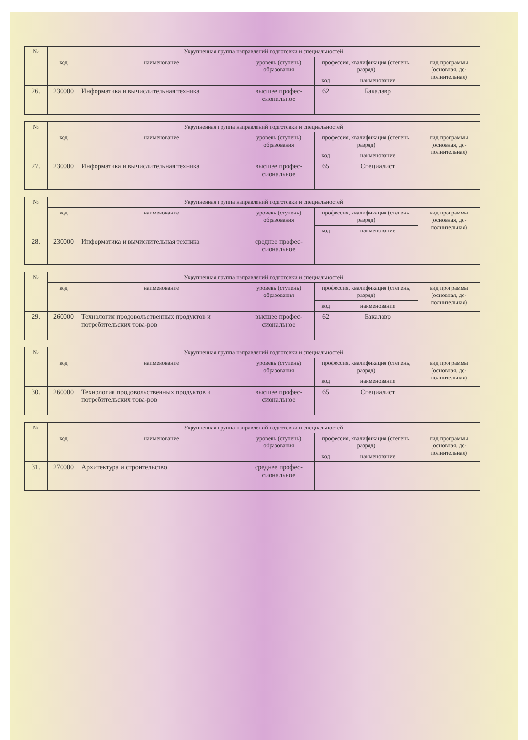| № | Укрупненная группа направлений подготовки и специальностей | | | | | |
| --- | --- | --- | --- | --- | --- | --- |
| | код | наименование | уровень (ступень) образования | профессия, квалификация (степень, разряд) | | вид программы (основная, до-полнительная) |
| | | | | код | наименование | |
| 26. | 230000 | Информатика и вычислительная техника | высшее профес-сиональное | 62 | Бакалавр | |
| № | Укрупненная группа направлений подготовки и специальностей | | | | | |
| --- | --- | --- | --- | --- | --- | --- |
| | код | наименование | уровень (ступень) образования | профессия, квалификация (степень, разряд) | | вид программы (основная, до-полнительная) |
| | | | | код | наименование | |
| 27. | 230000 | Информатика и вычислительная техника | высшее профес-сиональное | 65 | Специалист | |
| № | Укрупненная группа направлений подготовки и специальностей | | | | | |
| --- | --- | --- | --- | --- | --- | --- |
| | код | наименование | уровень (ступень) образования | профессия, квалификация (степень, разряд) | | вид программы (основная, до-полнительная) |
| | | | | код | наименование | |
| 28. | 230000 | Информатика и вычислительная техника | среднее профес-сиональное | | | |
| № | Укрупненная группа направлений подготовки и специальностей | | | | | |
| --- | --- | --- | --- | --- | --- | --- |
| | код | наименование | уровень (ступень) образования | профессия, квалификация (степень, разряд) | | вид программы (основная, до-полнительная) |
| | | | | код | наименование | |
| 29. | 260000 | Технология продовольственных продуктов и потребительских това-ров | высшее профес-сиональное | 62 | Бакалавр | |
| № | Укрупненная группа направлений подготовки и специальностей | | | | | |
| --- | --- | --- | --- | --- | --- | --- |
| | код | наименование | уровень (ступень) образования | профессия, квалификация (степень, разряд) | | вид программы (основная, до-полнительная) |
| | | | | код | наименование | |
| 30. | 260000 | Технология продовольственных продуктов и потребительских това-ров | высшее профес-сиональное | 65 | Специалист | |
| № | Укрупненная группа направлений подготовки и специальностей | | | | | |
| --- | --- | --- | --- | --- | --- | --- |
| | код | наименование | уровень (ступень) образования | профессия, квалификация (степень, разряд) | | вид программы (основная, до-полнительная) |
| | | | | код | наименование | |
| 31. | 270000 | Архитектура и строительство | среднее профес-сиональное | | | |